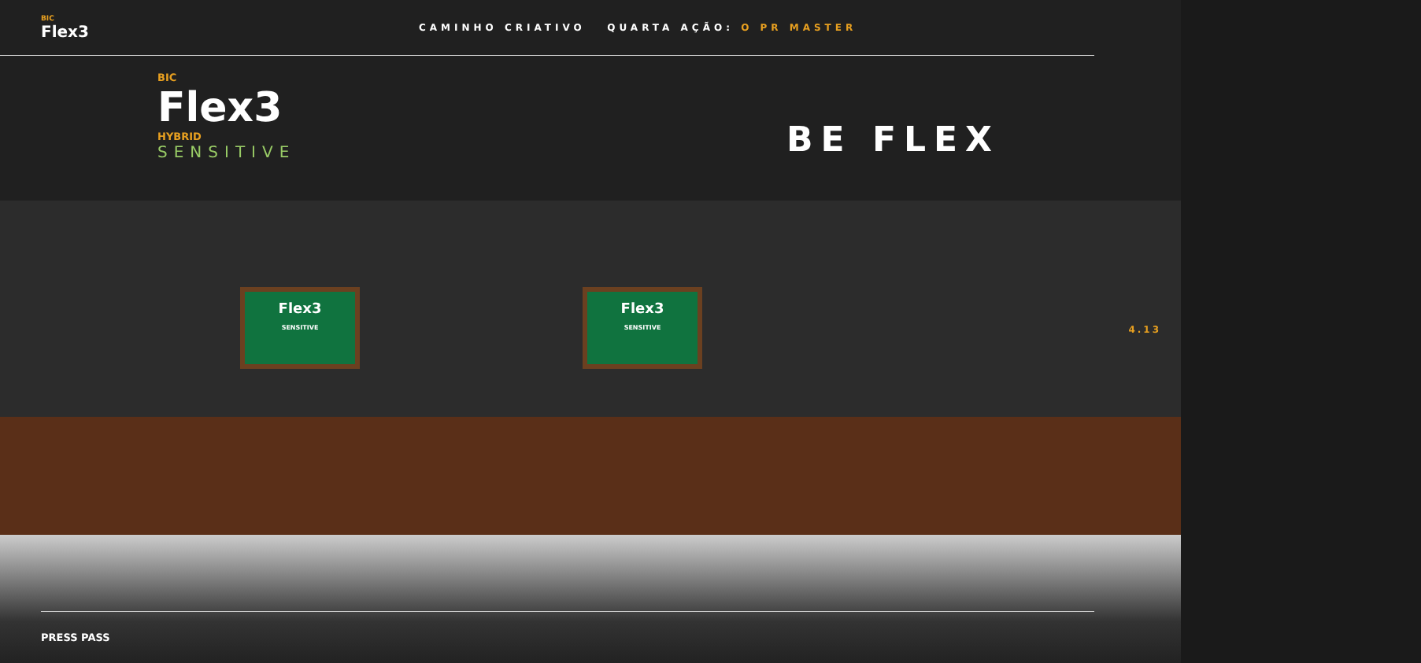BIC
Flex3
CAMINHO CRIATIVO QUARTA AÇÃO: O PR MASTER
BIC
Flex3
HYBRID
SENSITIVE
BE FLEX
Flex3
SENSITIVE
Flex3
SENSITIVE
4.13
PRESS PASS